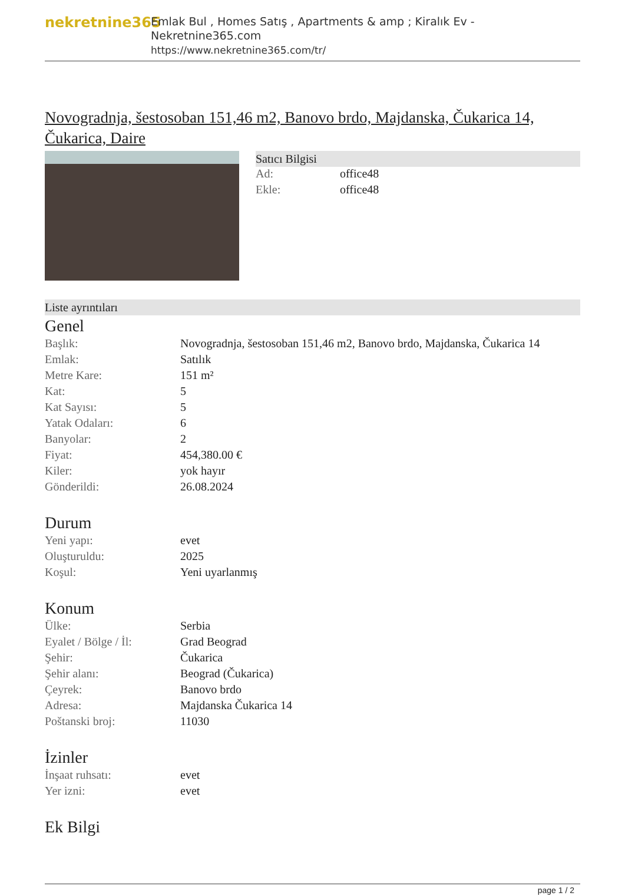nekretnine365
Emlak Bul , Homes Satış , Apartments & amp ; Kiralık Ev - Nekretnine365.com
https://www.nekretnine365.com/tr/
Novogradnja, šestosoban 151,46 m2, Banovo brdo, Majdanska, Čukarica 14, Čukarica, Daire
Satıcı Bilgisi
| Ad: | office48 |
| Ekle: | office48 |
Liste ayrıntıları
Genel
| Başlık: | Novogradnja, šestosoban 151,46 m2, Banovo brdo, Majdanska, Čukarica 14 |
| Emlak: | Satılık |
| Metre Kare: | 151 m² |
| Kat: | 5 |
| Kat Sayısı: | 5 |
| Yatak Odaları: | 6 |
| Banyolar: | 2 |
| Fiyat: | 454,380.00 € |
| Kiler: | yok hayır |
| Gönderildi: | 26.08.2024 |
Durum
| Yeni yapı: | evet |
| Oluşturuldu: | 2025 |
| Koşul: | Yeni uyarlanmış |
Konum
| Ülke: | Serbia |
| Eyalet / Bölge / İl: | Grad Beograd |
| Şehir: | Čukarica |
| Şehir alanı: | Beograd (Čukarica) |
| Çeyrek: | Banovo brdo |
| Adresa: | Majdanska Čukarica 14 |
| Poštanski broj: | 11030 |
İzinler
| İnşaat ruhsatı: | evet |
| Yer izni: | evet |
Ek Bilgi
page 1 / 2